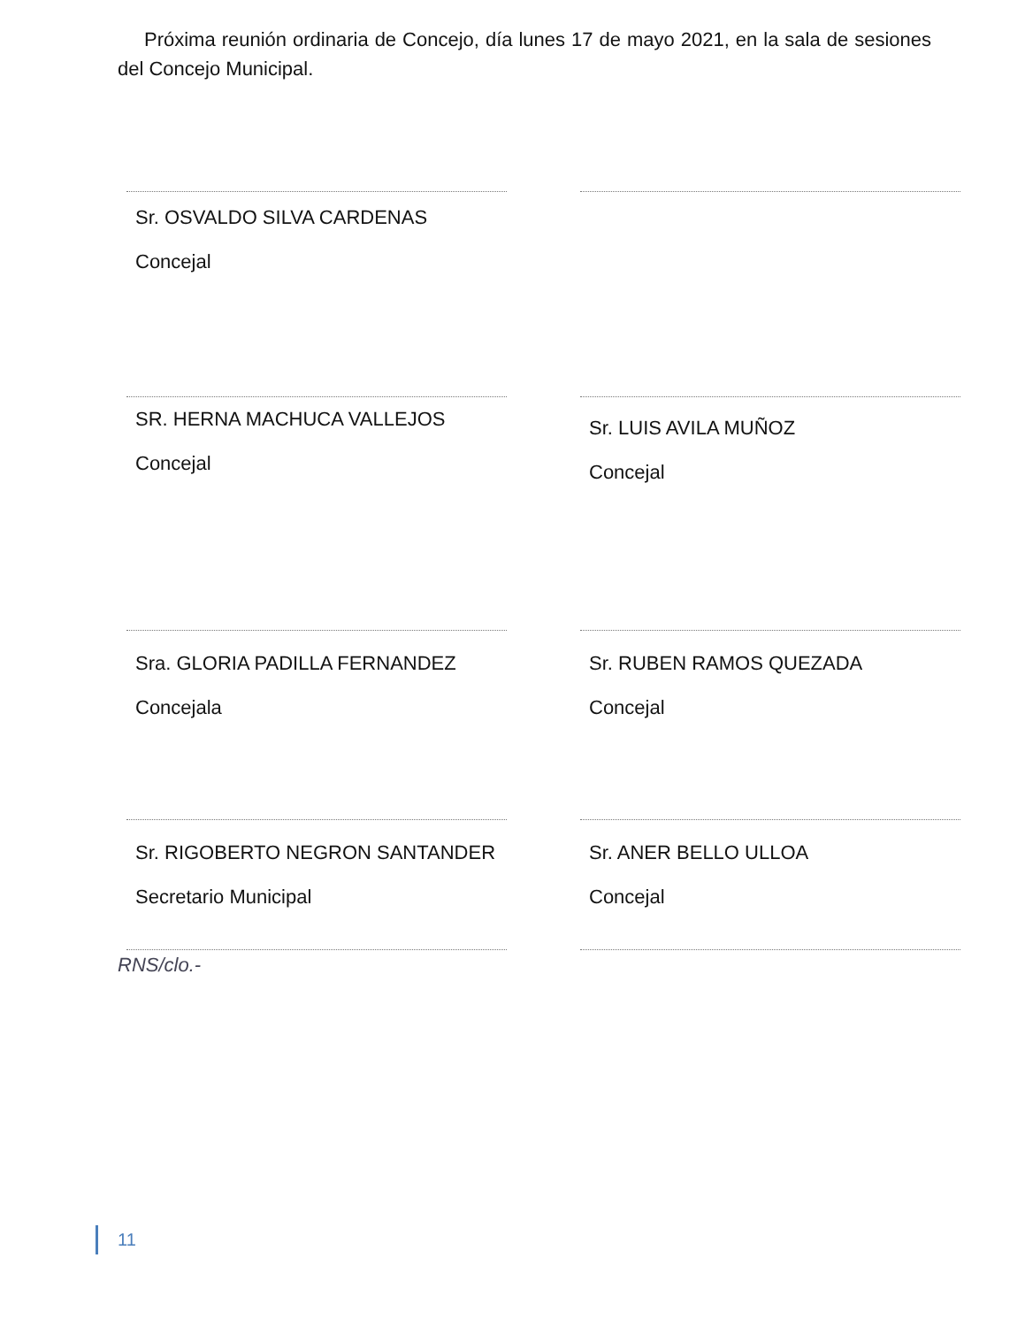Próxima reunión ordinaria de Concejo, día lunes 17 de mayo 2021, en la sala de sesiones del Concejo Municipal.
Sr. OSVALDO SILVA CARDENAS
Concejal
SR. HERNA MACHUCA VALLEJOS
Concejal
Sr. LUIS AVILA MUÑOZ
Concejal
Sra. GLORIA PADILLA FERNANDEZ
Concejala
Sr. RUBEN RAMOS QUEZADA
Concejal
Sr. RIGOBERTO NEGRON SANTANDER
Secretario Municipal
Sr. ANER BELLO ULLOA
Concejal
RNS/clo.-
11